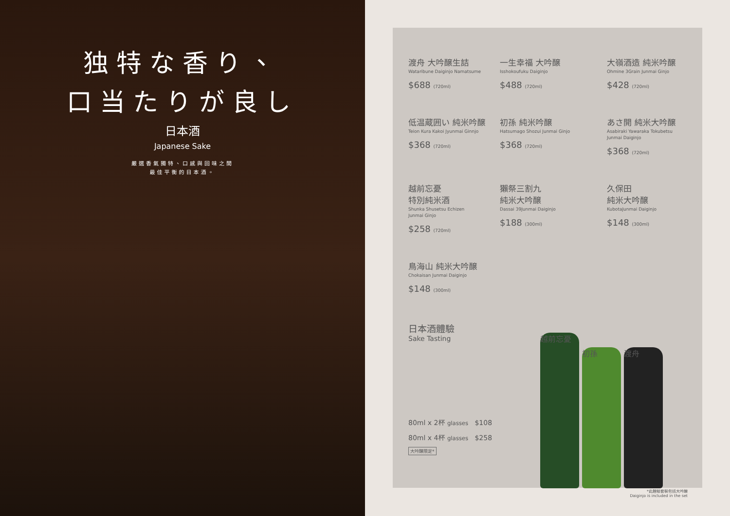独特な香り、
口当たりが良し
日本酒
Japanese Sake
嚴選香氣獨特、口感與回味之間
最佳平衡的日本酒。
渡舟 大吟醸生詰
Wataribune Daiginjo Namatsume
$688 (720ml)
一生幸福 大吟醸
Isshokoufuku Daiginjo
$488 (720ml)
大嶺酒造 純米吟醸
Ohmine 3Grain Junmai Ginjo
$428 (720ml)
低温蔵囲い 純米吟醸
Teion Kura Kakoi Jyunmai Ginnjo
$368 (720ml)
初孫 純米吟醸
Hatsumago Shozui Junmai Ginjo
$368 (720ml)
あさ開 純米大吟醸
Asabiraki Yawaraka Tokubetsu
Junmai Daiginjo
$368 (720ml)
越前忘憂
特別純米酒
Shunka Shusetsu Echizen
Junmai Ginjo
$258 (720ml)
獺祭三割九
純米大吟醸
Dassai 39Junmai Daiginjo
$188 (300ml)
久保田
純米大吟醸
KubotaJunmai Daiginjo
$148 (300ml)
鳥海山 純米大吟醸
Chokaisan Junmai Daiginjo
$148 (300ml)
日本酒體驗
Sake Tasting
80ml x 2杯 glasses $108
80ml x 4杯 glasses $258
大吟醸限定*
越前忘憂
初孫
渡舟
*此體驗套裝包括大吟醸
Daiginjo is included in the set